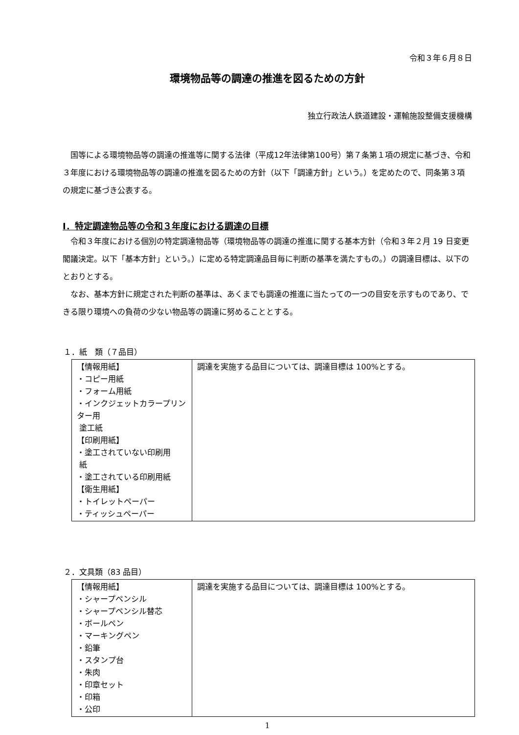令和３年６月８日
環境物品等の調達の推進を図るための方針
独立行政法人鉄道建設・運輸施設整備支援機構
国等による環境物品等の調達の推進等に関する法律（平成12年法律第100号）第７条第１項の規定に基づき、令和３年度における環境物品等の調達の推進を図るための方針（以下「調達方針」という。）を定めたので、同条第３項の規定に基づき公表する。
Ⅰ．特定調達物品等の令和３年度における調達の目標
令和３年度における個別の特定調達物品等（環境物品等の調達の推進に関する基本方針（令和３年２月 19 日変更閣議決定。以下「基本方針」という。）に定める特定調達品目毎に判断の基準を満たすもの。）の調達目標は、以下のとおりとする。
なお、基本方針に規定された判断の基準は、あくまでも調達の推進に当たっての一つの目安を示すものであり、できる限り環境への負荷の少ない物品等の調達に努めることとする。
１．紙　類（７品目）
| 【情報用紙】 ・コピー用紙 ・フォーム用紙 ・インクジェットカラープリンター用 塗工紙 【印刷用紙】 ・塗工されていない印刷用 紙 ・塗工されている印刷用紙 【衛生用紙】 ・トイレットペーパー ・ティッシュペーパー | 調達を実施する品目については、調達目標は 100%とする。 |
２．文具類（83 品目）
| 【情報用紙】 ・シャープペンシル ・シャープペンシル替芯 ・ボールペン ・マーキングペン ・鉛筆 ・スタンプ台 ・朱肉 ・印章セット ・印箱 ・公印 | 調達を実施する品目については、調達目標は 100%とする。 |
1